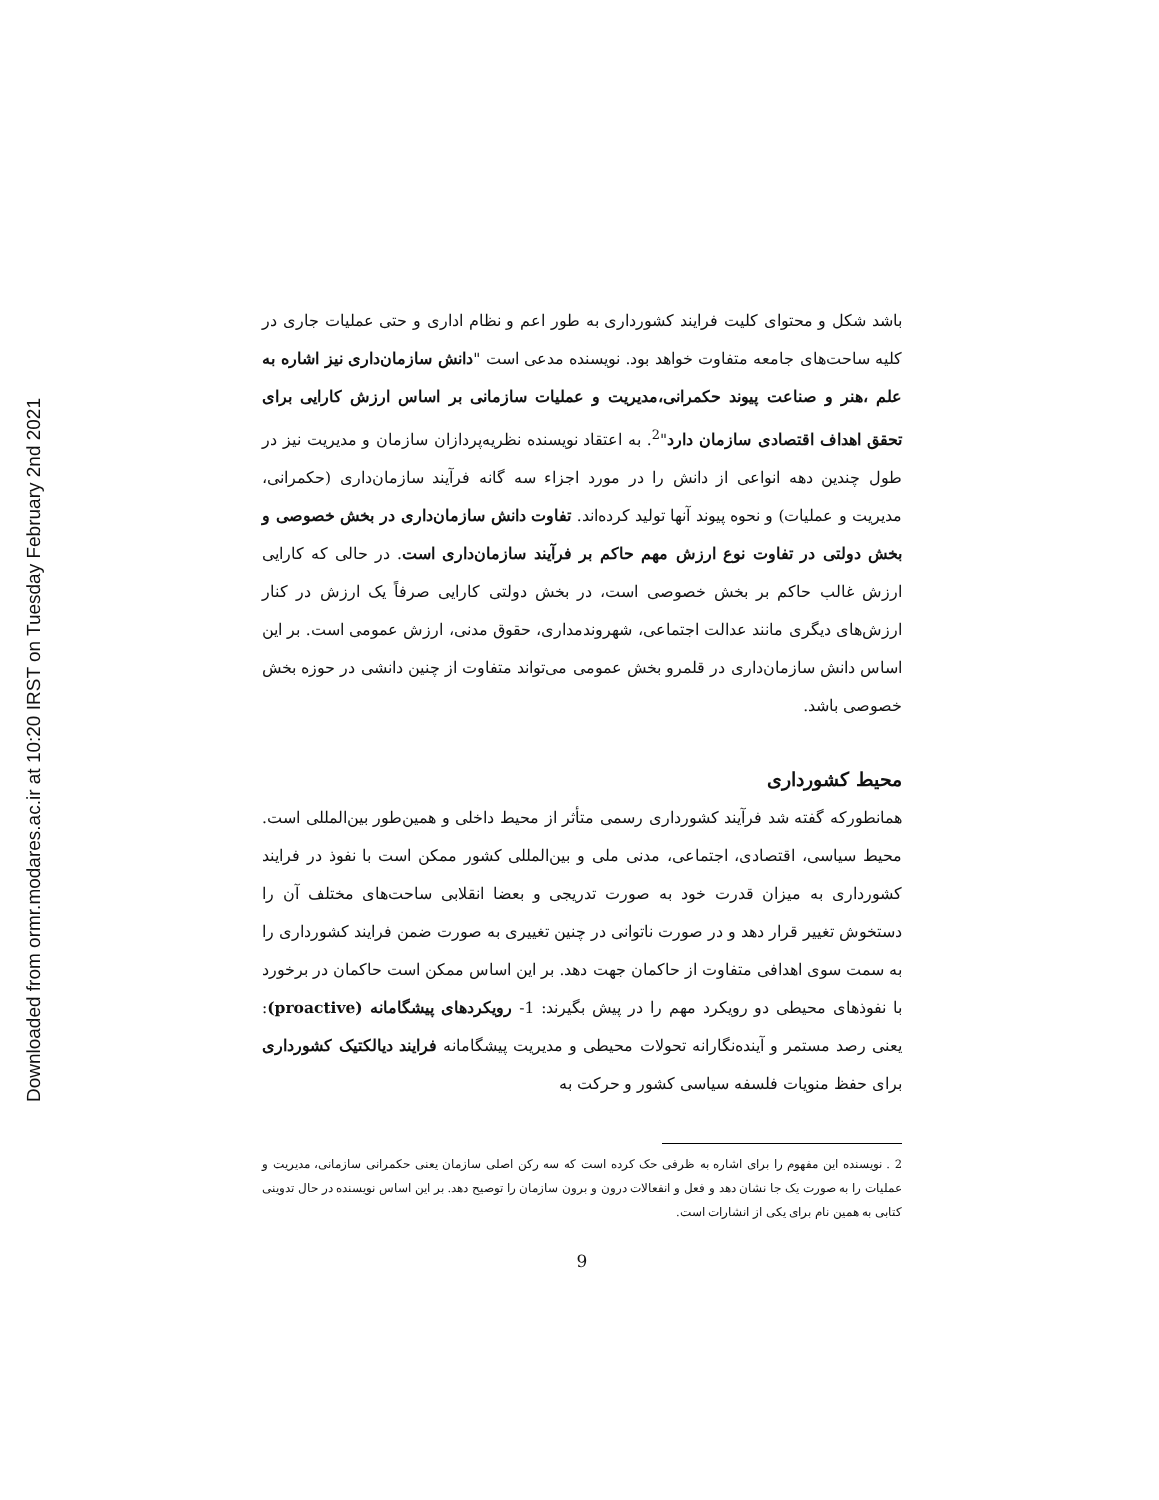Downloaded from ormr.modares.ac.ir at 10:20 IRST on Tuesday February 2nd 2021
باشد شکل و محتوای کلیت فرایند کشورداری به طور اعم و نظام اداری و حتی عملیات جاری در کلیه ساحت‌های جامعه متفاوت خواهد بود. نویسنده مدعی است "دانش سازمان‌داری نیز اشاره به علم ،هنر و صناعت پیوند حکمرانی،مدیریت و عملیات سازمانی بر اساس ارزش کارایی برای تحقق اهداف اقتصادی سازمان دارد"<sup>2</sup>. به اعتقاد نویسنده نظریه‌پردازان سازمان و مدیریت نیز در طول چندین دهه انواعی از دانش را در مورد اجزاء سه گانه فرآیند سازمان‌داری (حکمرانی، مدیریت و عملیات) و نحوه پیوند آنها تولید کرده‌اند. تفاوت دانش سازمان‌داری در بخش خصوصی و بخش دولتی در تفاوت نوع ارزش مهم حاکم بر فرآیند سازمان‌داری است. در حالی که کارایی ارزش غالب حاکم بر بخش خصوصی است، در بخش دولتی کارایی صرفاً یک ارزش در کنار ارزش‌های دیگری مانند عدالت اجتماعی، شهروندمداری، حقوق مدنی، ارزش عمومی است. بر این اساس دانش سازمان‌داری در قلمرو بخش عمومی می‌تواند متفاوت از چنین دانشی در حوزه بخش خصوصی باشد.
محیط کشورداری
همانطورکه گفته شد فرآیند کشورداری رسمی متأثر از محیط داخلی و همین‌طور بین‌المللی است. محیط سیاسی، اقتصادی، اجتماعی، مدنی ملی و بین‌المللی کشور ممکن است با نفوذ در فرایند کشورداری به میزان قدرت خود به صورت تدریجی و بعضا انقلابی ساحت‌های مختلف آن را دستخوش تغییر قرار دهد و در صورت ناتوانی در چنین تغییری به صورت ضمن فرایند کشورداری را به سمت سوی اهدافی متفاوت از حاکمان جهت دهد. بر این اساس ممکن است حاکمان در برخورد با نفوذهای محیطی دو رویکرد مهم را در پیش بگیرند: 1- رویکردهای پیشگامانه (proactive): یعنی رصد مستمر و آینده‌نگارانه تحولات محیطی و مدیریت پیشگامانه فرایند دیالکتیک کشورداری برای حفظ منویات فلسفه سیاسی کشور و حرکت به
2 . نویسنده این مفهوم را برای اشاره به ظرفی حک کرده است که سه رکن اصلی سازمان یعنی حکمرانی سازمانی، مدیریت و عملیات را به صورت یک جا نشان دهد و فعل و انفعالات درون و برون سازمان را توصیح دهد. بر این اساس نویسنده در حال تدوینی کتابی به همین نام برای یکی از انشارات است.
9